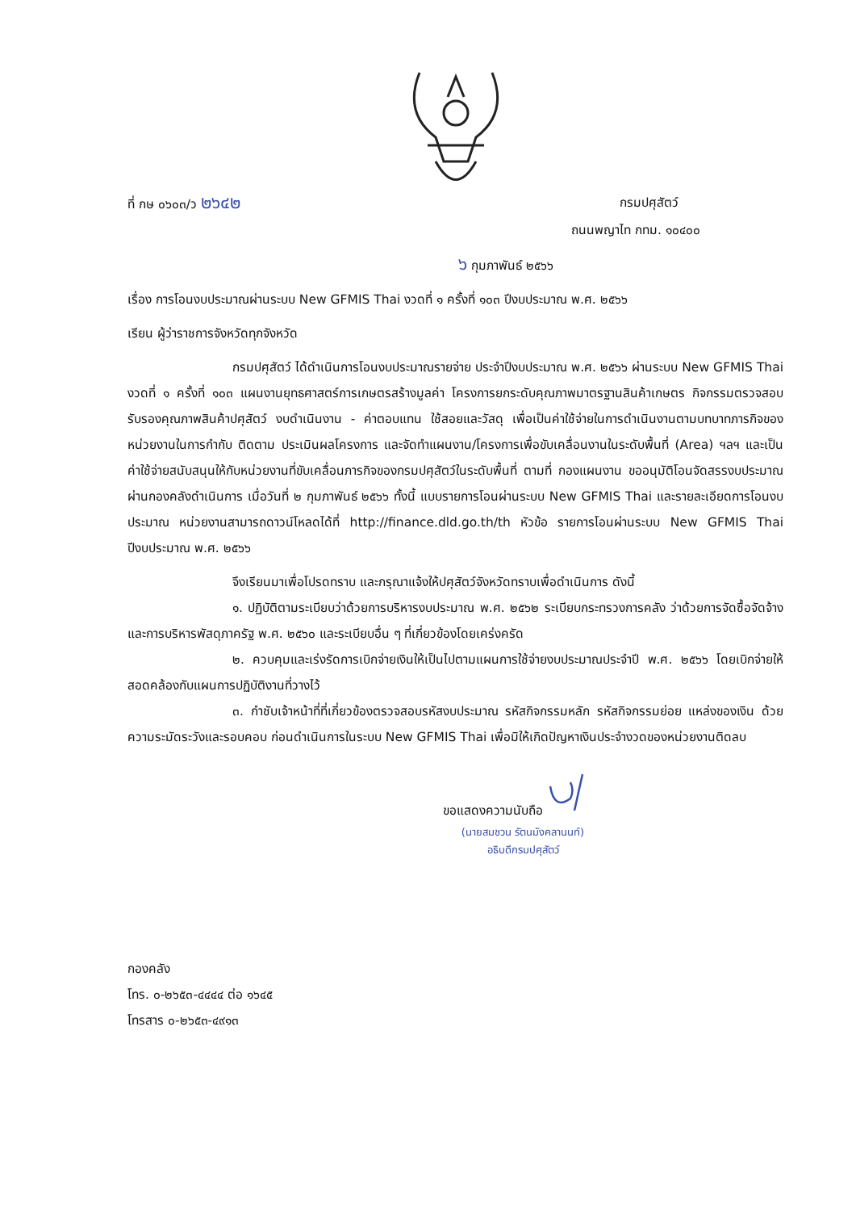ที่ กษ ๐๖๐๓/ว ๒๖๔๒
กรมปศุสัตว์
ถนนพญาไท กทม. ๑๐๔๐๐
๖ กุมภาพันธ์ ๒๕๖๖
เรื่อง การโอนงบประมาณผ่านระบบ New GFMIS Thai งวดที่ ๑ ครั้งที่ ๑๐๓ ปีงบประมาณ พ.ศ. ๒๕๖๖
เรียน ผู้ว่าราชการจังหวัดทุกจังหวัด
กรมปศุสัตว์ ได้ดำเนินการโอนงบประมาณรายจ่าย ประจำปีงบประมาณ พ.ศ. ๒๕๖๖ ผ่านระบบ New GFMIS Thai งวดที่ ๑ ครั้งที่ ๑๐๓ แผนงานยุทธศาสตร์การเกษตรสร้างมูลค่า โครงการยกระดับคุณภาพมาตรฐานสินค้าเกษตร กิจกรรมตรวจสอบรับรองคุณภาพสินค้าปศุสัตว์ งบดำเนินงาน - ค่าตอบแทน ใช้สอยและวัสดุ เพื่อเป็นค่าใช้จ่ายในการดำเนินงานตามบทบาทภารกิจของหน่วยงานในการกำกับ ติดตาม ประเมินผลโครงการ และจัดทำแผนงาน/โครงการเพื่อขับเคลื่อนงานในระดับพื้นที่ (Area) ฯลฯ และเป็นค่าใช้จ่ายสนับสนุนให้กับหน่วยงานที่ขับเคลื่อนภารกิจของกรมปศุสัตว์ในระดับพื้นที่ ตามที่ กองแผนงาน ขออนุมัติโอนจัดสรรงบประมาณผ่านกองคลังดำเนินการ เมื่อวันที่ ๒ กุมภาพันธ์ ๒๕๖๖ ทั้งนี้ แบบรายการโอนผ่านระบบ New GFMIS Thai และรายละเอียดการโอนงบประมาณ หน่วยงานสามารถดาวน์โหลดได้ที่ http://finance.dld.go.th/th หัวข้อ รายการโอนผ่านระบบ New GFMIS Thai ปีงบประมาณ พ.ศ. ๒๕๖๖
จึงเรียนมาเพื่อโปรดทราบ และกรุณาแจ้งให้ปศุสัตว์จังหวัดทราบเพื่อดำเนินการ ดังนี้
๑. ปฏิบัติตามระเบียบว่าด้วยการบริหารงบประมาณ พ.ศ. ๒๕๖๒ ระเบียบกระทรวงการคลัง ว่าด้วยการจัดซื้อจัดจ้างและการบริหารพัสดุภาครัฐ พ.ศ. ๒๕๖๐ และระเบียบอื่น ๆ ที่เกี่ยวข้องโดยเคร่งครัด
๒. ควบคุมและเร่งรัดการเบิกจ่ายเงินให้เป็นไปตามแผนการใช้จ่ายงบประมาณประจำปี พ.ศ. ๒๕๖๖ โดยเบิกจ่ายให้สอดคล้องกับแผนการปฏิบัติงานที่วางไว้
๓. กำชับเจ้าหน้าที่ที่เกี่ยวข้องตรวจสอบรหัสงบประมาณ รหัสกิจกรรมหลัก รหัสกิจกรรมย่อย แหล่งของเงิน ด้วยความระมัดระวังและรอบคอบ ก่อนดำเนินการในระบบ New GFMIS Thai เพื่อมิให้เกิดปัญหาเงินประจำงวดของหน่วยงานติดลบ
ขอแสดงความนับถือ
(นายสมชวน รัตนมังคลานนท์)
อธิบดีกรมปศุสัตว์
กองคลัง
โทร. ๐-๒๖๕๓-๔๔๔๔ ต่อ ๑๖๔๕
โทรสาร ๐-๒๖๕๓-๔๙๑๓